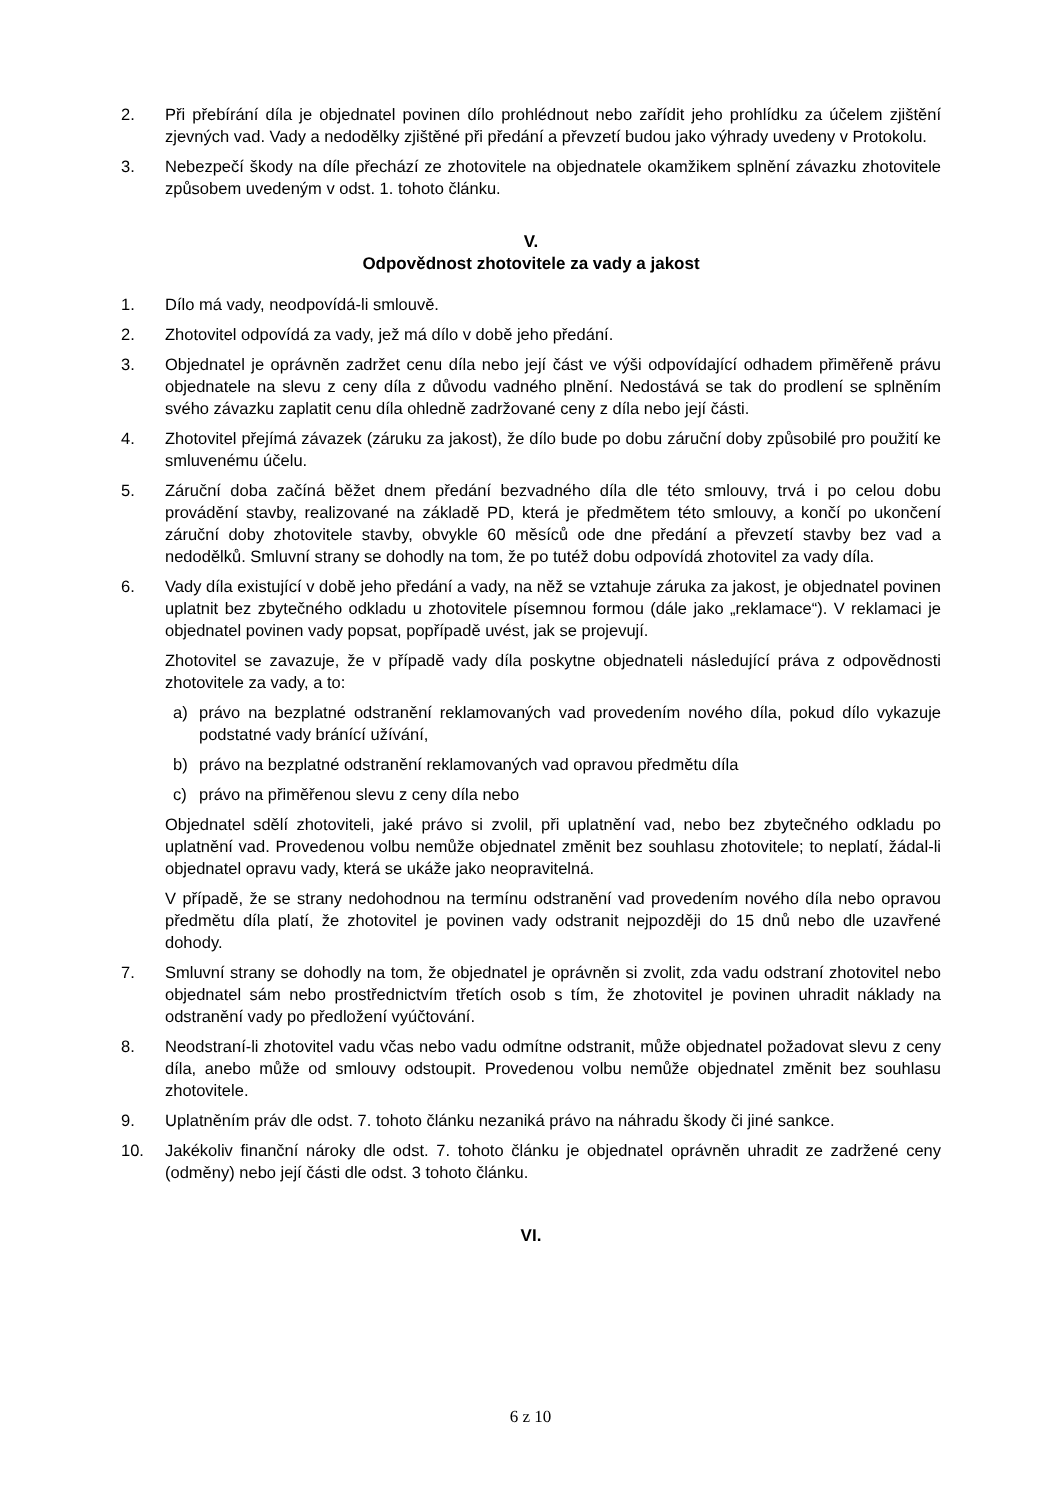2. Při přebírání díla je objednatel povinen dílo prohlédnout nebo zařídit jeho prohlídku za účelem zjištění zjevných vad. Vady a nedodělky zjištěné při předání a převzetí budou jako výhrady uvedeny v Protokolu.
3. Nebezpečí škody na díle přechází ze zhotovitele na objednatele okamžikem splnění závazku zhotovitele způsobem uvedeným v odst. 1. tohoto článku.
V.
Odpovědnost zhotovitele za vady a jakost
1. Dílo má vady, neodpovídá-li smlouvě.
2. Zhotovitel odpovídá za vady, jež má dílo v době jeho předání.
3. Objednatel je oprávněn zadržet cenu díla nebo její část ve výši odpovídající odhadem přiměřeně právu objednatele na slevu z ceny díla z důvodu vadného plnění. Nedostává se tak do prodlení se splněním svého závazku zaplatit cenu díla ohledně zadržované ceny z díla nebo její části.
4. Zhotovitel přejímá závazek (záruku za jakost), že dílo bude po dobu záruční doby způsobilé pro použití ke smluvenému účelu.
5. Záruční doba začíná běžet dnem předání bezvadného díla dle této smlouvy, trvá i po celou dobu provádění stavby, realizované na základě PD, která je předmětem této smlouvy, a končí po ukončení záruční doby zhotovitele stavby, obvykle 60 měsíců ode dne předání a převzetí stavby bez vad a nedodělků. Smluvní strany se dohodly na tom, že po tutéž dobu odpovídá zhotovitel za vady díla.
6. Vady díla existující v době jeho předání a vady, na něž se vztahuje záruka za jakost, je objednatel povinen uplatnit bez zbytečného odkladu u zhotovitele písemnou formou (dále jako „reklamace“). V reklamaci je objednatel povinen vady popsat, popřípadě uvést, jak se projevují.
Zhotovitel se zavazuje, že v případě vady díla poskytne objednateli následující práva z odpovědnosti zhotovitele za vady, a to:
a) právo na bezplatné odstranění reklamovaných vad provedením nového díla, pokud dílo vykazuje podstatné vady bránící užívání,
b) právo na bezplatné odstranění reklamovaných vad opravou předmětu díla
c) právo na přiměřenou slevu z ceny díla nebo
Objednatel sdělí zhotoviteli, jaké právo si zvolil, při uplatnění vad, nebo bez zbytečného odkladu po uplatnění vad. Provedenou volbu nemůže objednatel změnit bez souhlasu zhotovitele; to neplatí, žádal-li objednatel opravu vady, která se ukáže jako neopravitelná.
V případě, že se strany nedohodnou na termínu odstranění vad provedením nového díla nebo opravou předmětu díla platí, že zhotovitel je povinen vady odstranit nejpozději do 15 dnů nebo dle uzavřené dohody.
7. Smluvní strany se dohodly na tom, že objednatel je oprávněn si zvolit, zda vadu odstraní zhotovitel nebo objednatel sám nebo prostřednictvím třetích osob s tím, že zhotovitel je povinen uhradit náklady na odstranění vady po předložení vyúčtování.
8. Neodstraní-li zhotovitel vadu včas nebo vadu odmítne odstranit, může objednatel požadovat slevu z ceny díla, anebo může od smlouvy odstoupit. Provedenou volbu nemůže objednatel změnit bez souhlasu zhotovitele.
9. Uplatněním práv dle odst. 7. tohoto článku nezaniká právo na náhradu škody či jiné sankce.
10. Jakékoliv finanční nároky dle odst. 7. tohoto článku je objednatel oprávněn uhradit ze zadržené ceny (odměny) nebo její části dle odst. 3 tohoto článku.
VI.
6 z 10